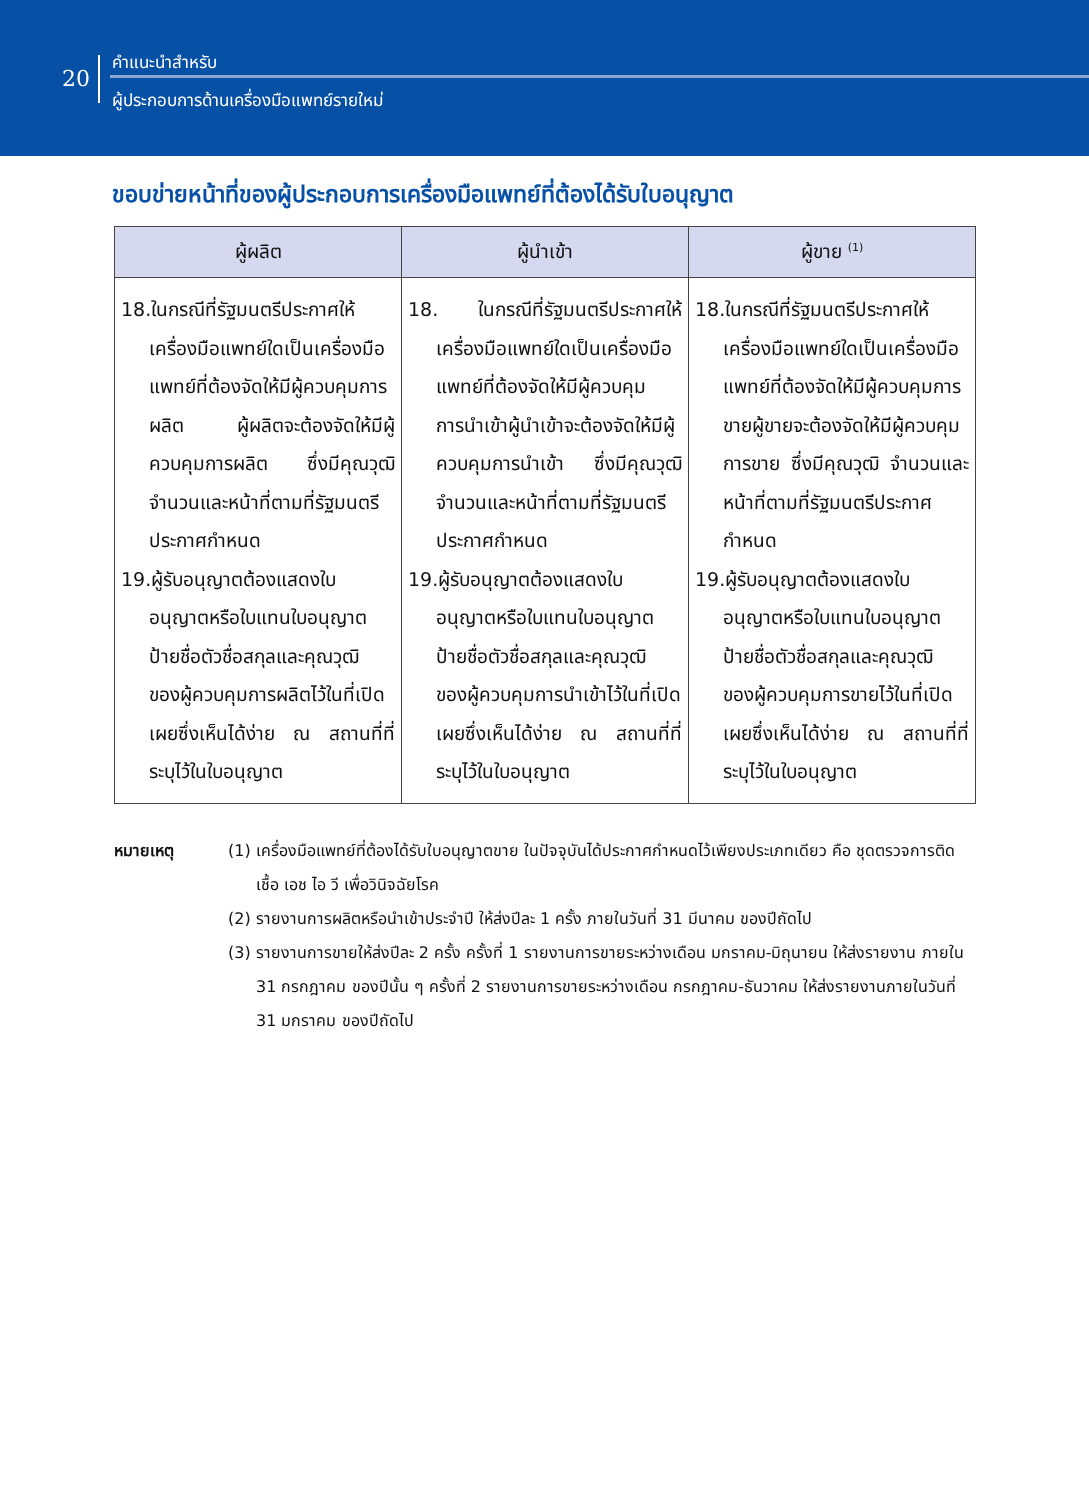20
คำแนะนำสำหรับ
ผู้ประกอบการด้านเครื่องมือแพทย์รายใหม่
ขอบข่ายหน้าที่ของผู้ประกอบการเครื่องมือแพทย์ที่ต้องได้รับใบอนุญาต
| ผู้ผลิต | ผู้นำเข้า | ผู้ขาย <sup>(1)</sup> |
| --- | --- | --- |
| 18.ในกรณีที่รัฐมนตรีประกาศให้เครื่องมือแพทย์ใดเป็นเครื่องมือแพทย์ที่ต้องจัดให้มีผู้ควบคุมการผลิต ผู้ผลิตจะต้องจัดให้มีผู้ควบคุมการผลิต ซึ่งมีคุณวุฒิ จำนวนและหน้าที่ตามที่รัฐมนตรีประกาศกำหนด 19.ผู้รับอนุญาตต้องแสดงใบอนุญาตหรือใบแทนใบอนุญาต ป้ายชื่อตัวชื่อสกุลและคุณวุฒิ ของผู้ควบคุมการผลิตไว้ในที่เปิดเผยซึ่งเห็นได้ง่าย ณ สถานที่ที่ระบุไว้ในใบอนุญาต | 18. ในกรณีที่รัฐมนตรีประกาศให้เครื่องมือแพทย์ใดเป็นเครื่องมือแพทย์ที่ต้องจัดให้มีผู้ควบคุมการนำเข้าผู้นำเข้าจะต้องจัดให้มีผู้ควบคุมการนำเข้า ซึ่งมีคุณวุฒิ จำนวนและหน้าที่ตามที่รัฐมนตรีประกาศกำหนด 19.ผู้รับอนุญาตต้องแสดงใบอนุญาตหรือใบแทนใบอนุญาต ป้ายชื่อตัวชื่อสกุลและคุณวุฒิ ของผู้ควบคุมการนำเข้าไว้ในที่เปิดเผยซึ่งเห็นได้ง่าย ณ สถานที่ที่ระบุไว้ในใบอนุญาต | 18.ในกรณีที่รัฐมนตรีประกาศให้เครื่องมือแพทย์ใดเป็นเครื่องมือแพทย์ที่ต้องจัดให้มีผู้ควบคุมการขายผู้ขายจะต้องจัดให้มีผู้ควบคุมการขาย ซึ่งมีคุณวุฒิ จำนวนและหน้าที่ตามที่รัฐมนตรีประกาศกำหนด 19.ผู้รับอนุญาตต้องแสดงใบอนุญาตหรือใบแทนใบอนุญาต ป้ายชื่อตัวชื่อสกุลและคุณวุฒิ ของผู้ควบคุมการขายไว้ในที่เปิดเผยซึ่งเห็นได้ง่าย ณ สถานที่ที่ระบุไว้ในใบอนุญาต |
หมายเหตุ (1) เครื่องมือแพทย์ที่ต้องได้รับใบอนุญาตขาย ในปัจจุบันได้ประกาศกำหนดไว้เพียงประเภทเดียว คือ ชุดตรวจการติดเชื้อ เอช ไอ วี เพื่อวินิจฉัยโรค
(2) รายงานการผลิตหรือนำเข้าประจำปี ให้ส่งปีละ 1 ครั้ง ภายในวันที่ 31 มีนาคม ของปีถัดไป
(3) รายงานการขายให้ส่งปีละ 2 ครั้ง ครั้งที่ 1 รายงานการขายระหว่างเดือน มกราคม-มิถุนายน ให้ส่งรายงาน ภายใน 31 กรกฎาคม ของปีนั้น ๆ ครั้งที่ 2 รายงานการขายระหว่างเดือน กรกฎาคม-ธันวาคม ให้ส่งรายงานภายในวันที่ 31 มกราคม ของปีถัดไป